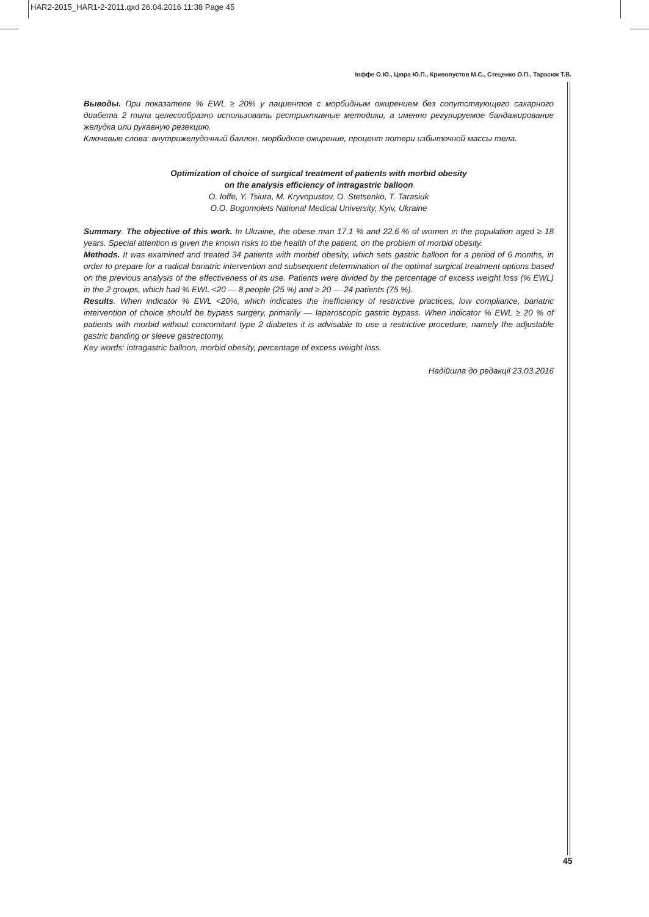HAR2-2015_HAR1-2-2011.qxd 26.04.2016 11:38 Page 45
Іоффе О.Ю., Цюра Ю.П., Кривопустов М.С., Стеценко О.П., Тарасюк Т.В.
Выводы. При показателе % EWL ≥ 20% у пациентов с морбидным ожирением без сопутствующего сахарного диабета 2 типа целесообразно использовать рестриктивные методики, а именно регулируемое бандажирование желудка или рукавную резекцию.
Ключевые слова: внутрижелудочный баллон, морбидное ожирение, процент потери избыточной массы тела.
Optimization of choice of surgical treatment of patients with morbid obesity
on the analysis efficiency of intragastric balloon
O. Ioffe, Y. Tsiura, M. Kryvopustov, O. Stetsenko, T. Tarasiuk
O.O. Bogomolets National Medical University, Kyiv, Ukraine
Summary. The objective of this work. In Ukraine, the obese man 17.1 % and 22.6 % of women in the population aged ≥ 18 years. Special attention is given the known risks to the health of the patient, on the problem of morbid obesity.
Methods. It was examined and treated 34 patients with morbid obesity, which sets gastric balloon for a period of 6 months, in order to prepare for a radical bariatric intervention and subsequent determination of the optimal surgical treatment options based on the previous analysis of the effectiveness of its use. Patients were divided by the percentage of excess weight loss (% EWL) in the 2 groups, which had % EWL <20 — 8 people (25 %) and ≥ 20 — 24 patients (75 %).
Results. When indicator % EWL <20%, which indicates the inefficiency of restrictive practices, low compliance, bariatric intervention of choice should be bypass surgery, primarily — laparoscopic gastric bypass. When indicator % EWL ≥ 20 % of patients with morbid without concomitant type 2 diabetes it is advisable to use a restrictive procedure, namely the adjustable gastric banding or sleeve gastrectomy.
Key words: intragastric balloon, morbid obesity, percentage of excess weight loss.
Надійшла до редакції 23.03.2016
45